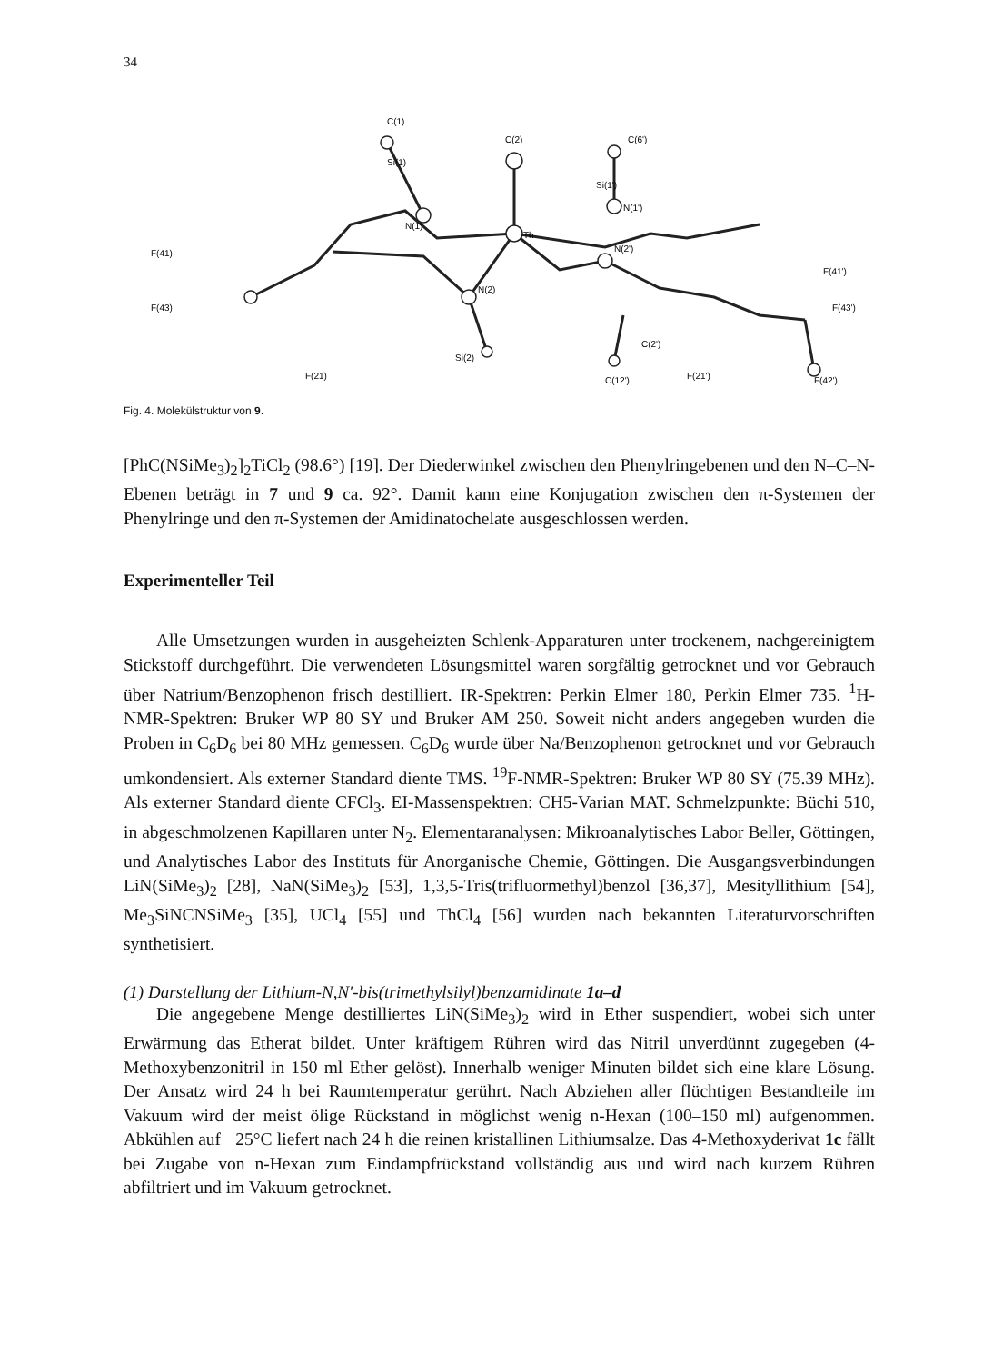34
C(1)
C(2)
C(6')
Th
N(1)
N(2)
N(2')
N(1')
F(41)
F(41')
F(43)
F(43')
Si(2)
Si(1')
Si(1)
C(2')
F(21)
F(21')
F(42')
C(12')
Fig. 4. Molekülstruktur von 9.
[PhC(NSiMe<sub>3</sub>)<sub>2</sub>]<sub>2</sub>TiCl<sub>2</sub> (98.6°) [19]. Der Diederwinkel zwischen den Phenylringebenen und den N–C–N-Ebenen beträgt in 7 und 9 ca. 92°. Damit kann eine Konjugation zwischen den π-Systemen der Phenylringe und den π-Systemen der Amidinatochelate ausgeschlossen werden.
Experimenteller Teil
Alle Umsetzungen wurden in ausgeheizten Schlenk-Apparaturen unter trockenem, nachgereinigtem Stickstoff durchgeführt. Die verwendeten Lösungsmittel waren sorgfältig getrocknet und vor Gebrauch über Natrium/Benzophenon frisch destilliert. IR-Spektren: Perkin Elmer 180, Perkin Elmer 735. <sup>1</sup>H-NMR-Spektren: Bruker WP 80 SY und Bruker AM 250. Soweit nicht anders angegeben wurden die Proben in C<sub>6</sub>D<sub>6</sub> bei 80 MHz gemessen. C<sub>6</sub>D<sub>6</sub> wurde über Na/Benzophenon getrocknet und vor Gebrauch umkondensiert. Als externer Standard diente TMS. <sup>19</sup>F-NMR-Spektren: Bruker WP 80 SY (75.39 MHz). Als externer Standard diente CFCl<sub>3</sub>. EI-Massenspektren: CH5-Varian MAT. Schmelzpunkte: Büchi 510, in abgeschmolzenen Kapillaren unter N<sub>2</sub>. Elementaranalysen: Mikroanalytisches Labor Beller, Göttingen, und Analytisches Labor des Instituts für Anorganische Chemie, Göttingen. Die Ausgangsverbindungen LiN(SiMe<sub>3</sub>)<sub>2</sub> [28], NaN(SiMe<sub>3</sub>)<sub>2</sub> [53], 1,3,5-Tris(trifluormethyl)benzol [36,37], Mesityllithium [54], Me<sub>3</sub>SiNCNSiMe<sub>3</sub> [35], UCl<sub>4</sub> [55] und ThCl<sub>4</sub> [56] wurden nach bekannten Literaturvorschriften synthetisiert.
(1) Darstellung der Lithium-N,N′-bis(trimethylsilyl)benzamidinate 1a–d
Die angegebene Menge destilliertes LiN(SiMe<sub>3</sub>)<sub>2</sub> wird in Ether suspendiert, wobei sich unter Erwärmung das Etherat bildet. Unter kräftigem Rühren wird das Nitril unverdünnt zugegeben (4-Methoxybenzonitril in 150 ml Ether gelöst). Innerhalb weniger Minuten bildet sich eine klare Lösung. Der Ansatz wird 24 h bei Raumtemperatur gerührt. Nach Abziehen aller flüchtigen Bestandteile im Vakuum wird der meist ölige Rückstand in möglichst wenig n-Hexan (100–150 ml) aufgenommen. Abkühlen auf −25°C liefert nach 24 h die reinen kristallinen Lithiumsalze. Das 4-Methoxyderivat 1c fällt bei Zugabe von n-Hexan zum Eindampfrückstand vollständig aus und wird nach kurzem Rühren abfiltriert und im Vakuum getrocknet.